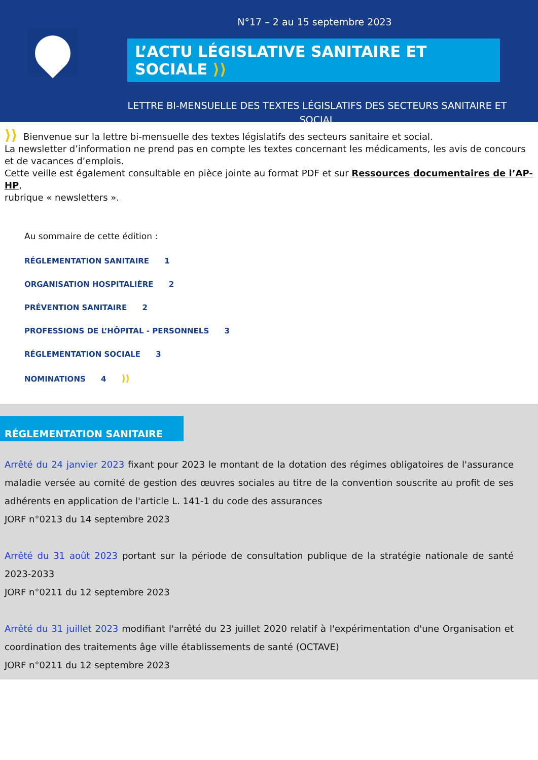N°17 – 2 au 15 septembre 2023
L’ACTU LÉGISLATIVE SANITAIRE ET SOCIALE ⟩⟩
LETTRE BI-MENSUELLE DES TEXTES LÉGISLATIFS DES SECTEURS SANITAIRE ET
SOCIAL
⟩⟩ Bienvenue sur la lettre bi-mensuelle des textes législatifs des secteurs sanitaire et social.
La newsletter d’information ne prend pas en compte les textes concernant les médicaments, les avis de concours et de vacances d’emplois.
Cette veille est également consultable en pièce jointe au format PDF et sur Ressources documentaires de l’AP-HP,
rubrique « newsletters ».
Au sommaire de cette édition :
RÉGLEMENTATION SANITAIRE 1
ORGANISATION HOSPITALIÈRE 2
PRÉVENTION SANITAIRE 2
PROFESSIONS DE L’HÔPITAL - PERSONNELS 3
RÉGLEMENTATION SOCIALE 3
NOMINATIONS 4 ⟩⟩
RÉGLEMENTATION SANITAIRE
Arrêté du 24 janvier 2023 fixant pour 2023 le montant de la dotation des régimes obligatoires de l'assurance maladie versée au comité de gestion des œuvres sociales au titre de la convention souscrite au profit de ses adhérents en application de l'article L. 141-1 du code des assurances
JORF n°0213 du 14 septembre 2023
Arrêté du 31 août 2023 portant sur la période de consultation publique de la stratégie nationale de santé 2023-2033
JORF n°0211 du 12 septembre 2023
Arrêté du 31 juillet 2023 modifiant l'arrêté du 23 juillet 2020 relatif à l'expérimentation d'une Organisation et coordination des traitements âge ville établissements de santé (OCTAVE)
JORF n°0211 du 12 septembre 2023